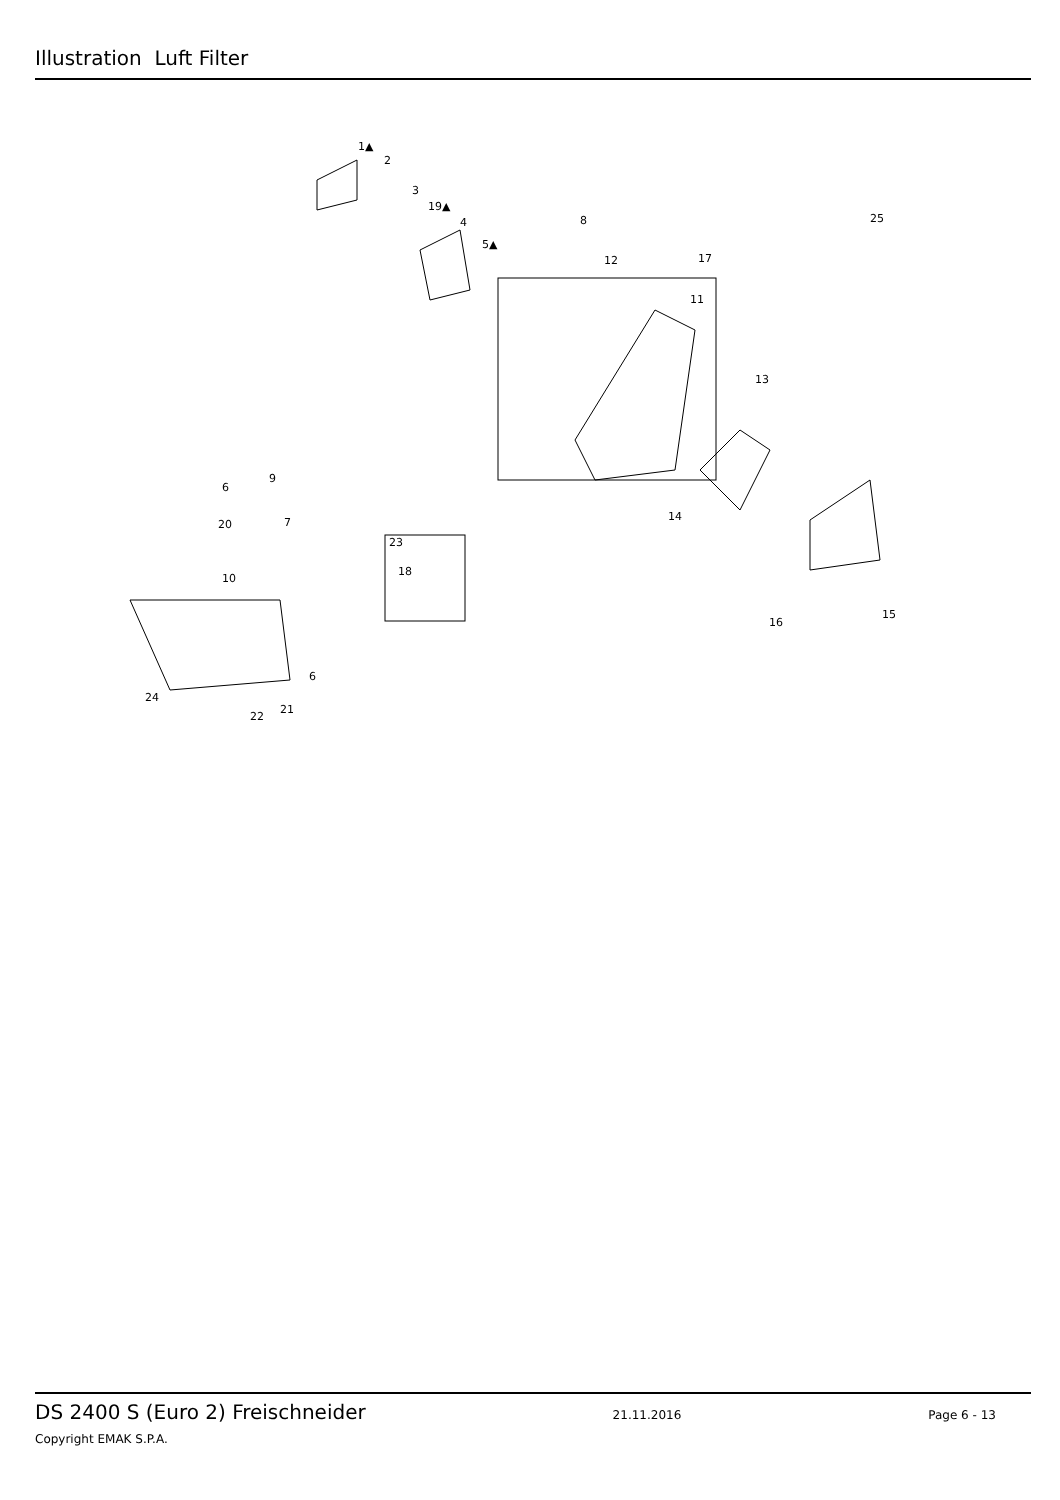Illustration Luft Filter
1▲
2
3
19▲
4
5▲
8
12
17
11
13
14
25
6
9
20
7
23
18
10
16
15
6
24
21
22
DS 2400 S (Euro 2) Freischneider 21.11.2016 Page 6 - 13
Copyright EMAK S.P.A.